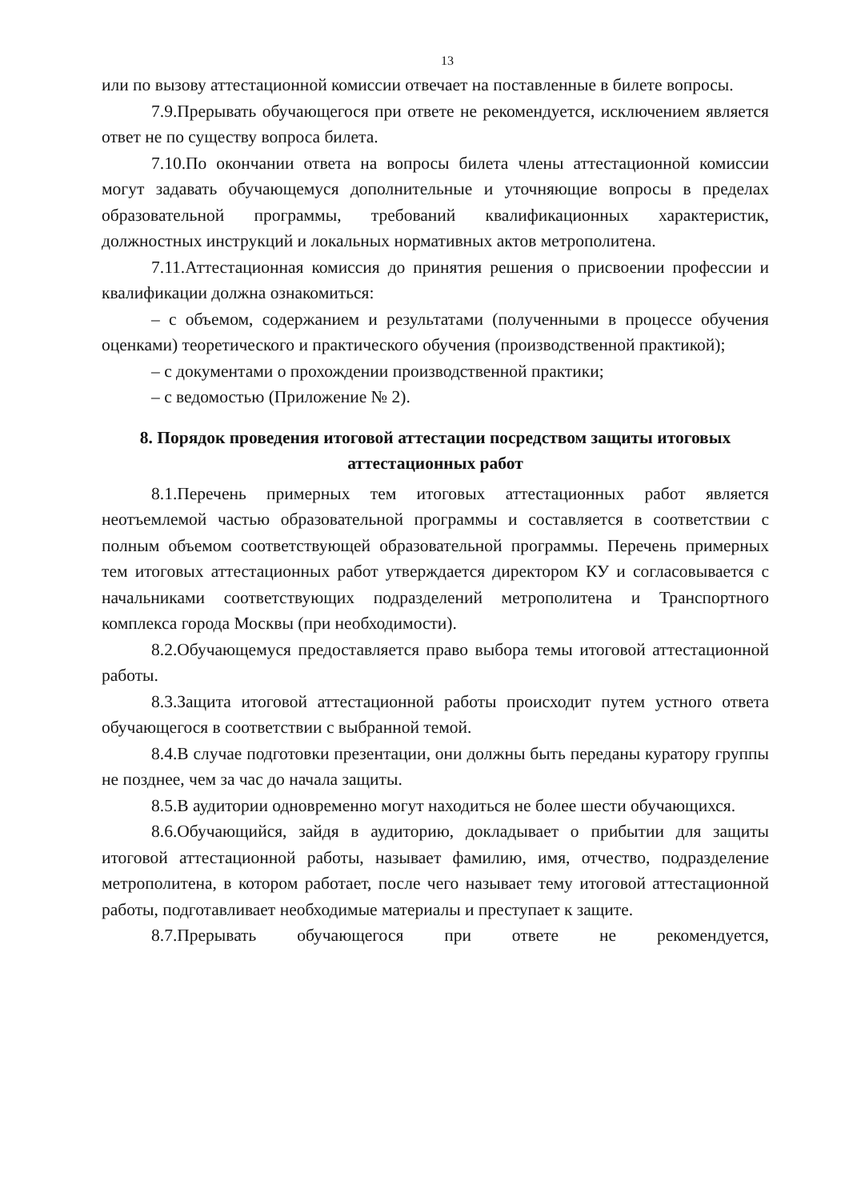13
или по вызову аттестационной комиссии отвечает на поставленные в билете вопросы.
7.9.Прерывать обучающегося при ответе не рекомендуется, исключением является ответ не по существу вопроса билета.
7.10.По окончании ответа на вопросы билета члены аттестационной комиссии могут задавать обучающемуся дополнительные и уточняющие вопросы в пределах образовательной программы, требований квалификационных характеристик, должностных инструкций и локальных нормативных актов метрополитена.
7.11.Аттестационная комиссия до принятия решения о присвоении профессии и квалификации должна ознакомиться:
– с объемом, содержанием и результатами (полученными в процессе обучения оценками) теоретического и практического обучения (производственной практикой);
– с документами о прохождении производственной практики;
– с ведомостью (Приложение № 2).
8. Порядок проведения итоговой аттестации посредством защиты итоговых аттестационных работ
8.1.Перечень примерных тем итоговых аттестационных работ является неотъемлемой частью образовательной программы и составляется в соответствии с полным объемом соответствующей образовательной программы. Перечень примерных тем итоговых аттестационных работ утверждается директором КУ и согласовывается с начальниками соответствующих подразделений метрополитена и Транспортного комплекса города Москвы (при необходимости).
8.2.Обучающемуся предоставляется право выбора темы итоговой аттестационной работы.
8.3.Защита итоговой аттестационной работы происходит путем устного ответа обучающегося в соответствии с выбранной темой.
8.4.В случае подготовки презентации, они должны быть переданы куратору группы не позднее, чем за час до начала защиты.
8.5.В аудитории одновременно могут находиться не более шести обучающихся.
8.6.Обучающийся, зайдя в аудиторию, докладывает о прибытии для защиты итоговой аттестационной работы, называет фамилию, имя, отчество, подразделение метрополитена, в котором работает, после чего называет тему итоговой аттестационной работы, подготавливает необходимые материалы и преступает к защите.
8.7.Прерывать обучающегося при ответе не рекомендуется,